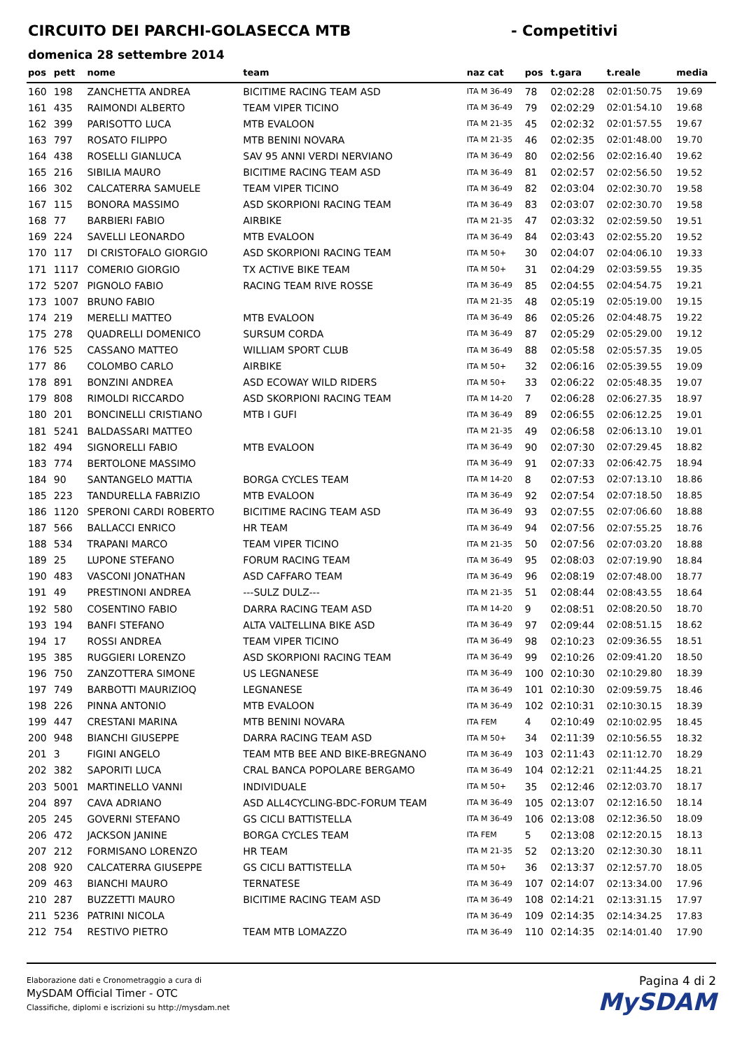CIRCUITO DEI PARCHI-GOLASECCA MTB - Competitivi
domenica 28 settembre 2014
| pos | pett | nome | team | naz cat | pos | t.gara | t.reale | media |
| --- | --- | --- | --- | --- | --- | --- | --- | --- |
| 160 | 198 | ZANCHETTA ANDREA | BICITIME RACING TEAM ASD | ITA M 36-49 | 78 | 02:02:28 | 02:01:50.75 | 19.69 |
| 161 | 435 | RAIMONDI ALBERTO | TEAM VIPER TICINO | ITA M 36-49 | 79 | 02:02:29 | 02:01:54.10 | 19.68 |
| 162 | 399 | PARISOTTO LUCA | MTB EVALOON | ITA M 21-35 | 45 | 02:02:32 | 02:01:57.55 | 19.67 |
| 163 | 797 | ROSATO FILIPPO | MTB BENINI NOVARA | ITA M 21-35 | 46 | 02:02:35 | 02:01:48.00 | 19.70 |
| 164 | 438 | ROSELLI GIANLUCA | SAV 95 ANNI VERDI NERVIANO | ITA M 36-49 | 80 | 02:02:56 | 02:02:16.40 | 19.62 |
| 165 | 216 | SIBILIA MAURO | BICITIME RACING TEAM ASD | ITA M 36-49 | 81 | 02:02:57 | 02:02:56.50 | 19.52 |
| 166 | 302 | CALCATERRA SAMUELE | TEAM VIPER TICINO | ITA M 36-49 | 82 | 02:03:04 | 02:02:30.70 | 19.58 |
| 167 | 115 | BONORA MASSIMO | ASD SKORPIONI RACING TEAM | ITA M 36-49 | 83 | 02:03:07 | 02:02:30.70 | 19.58 |
| 168 | 77 | BARBIERI FABIO | AIRBIKE | ITA M 21-35 | 47 | 02:03:32 | 02:02:59.50 | 19.51 |
| 169 | 224 | SAVELLI LEONARDO | MTB EVALOON | ITA M 36-49 | 84 | 02:03:43 | 02:02:55.20 | 19.52 |
| 170 | 117 | DI CRISTOFALO GIORGIO | ASD SKORPIONI RACING TEAM | ITA M 50+ | 30 | 02:04:07 | 02:04:06.10 | 19.33 |
| 171 | 1117 | COMERIO GIORGIO | TX ACTIVE BIKE TEAM | ITA M 50+ | 31 | 02:04:29 | 02:03:59.55 | 19.35 |
| 172 | 5207 | PIGNOLO FABIO | RACING TEAM RIVE ROSSE | ITA M 36-49 | 85 | 02:04:55 | 02:04:54.75 | 19.21 |
| 173 | 1007 | BRUNO FABIO | | ITA M 21-35 | 48 | 02:05:19 | 02:05:19.00 | 19.15 |
| 174 | 219 | MERELLI MATTEO | MTB EVALOON | ITA M 36-49 | 86 | 02:05:26 | 02:04:48.75 | 19.22 |
| 175 | 278 | QUADRELLI DOMENICO | SURSUM CORDA | ITA M 36-49 | 87 | 02:05:29 | 02:05:29.00 | 19.12 |
| 176 | 525 | CASSANO MATTEO | WILLIAM SPORT CLUB | ITA M 36-49 | 88 | 02:05:58 | 02:05:57.35 | 19.05 |
| 177 | 86 | COLOMBO CARLO | AIRBIKE | ITA M 50+ | 32 | 02:06:16 | 02:05:39.55 | 19.09 |
| 178 | 891 | BONZINI ANDREA | ASD ECOWAY WILD RIDERS | ITA M 50+ | 33 | 02:06:22 | 02:05:48.35 | 19.07 |
| 179 | 808 | RIMOLDI RICCARDO | ASD SKORPIONI RACING TEAM | ITA M 14-20 | 7 | 02:06:28 | 02:06:27.35 | 18.97 |
| 180 | 201 | BONCINELLI CRISTIANO | MTB I GUFI | ITA M 36-49 | 89 | 02:06:55 | 02:06:12.25 | 19.01 |
| 181 | 5241 | BALDASSARI MATTEO | | ITA M 21-35 | 49 | 02:06:58 | 02:06:13.10 | 19.01 |
| 182 | 494 | SIGNORELLI FABIO | MTB EVALOON | ITA M 36-49 | 90 | 02:07:30 | 02:07:29.45 | 18.82 |
| 183 | 774 | BERTOLONE MASSIMO | | ITA M 36-49 | 91 | 02:07:33 | 02:06:42.75 | 18.94 |
| 184 | 90 | SANTANGELO MATTIA | BORGA CYCLES TEAM | ITA M 14-20 | 8 | 02:07:53 | 02:07:13.10 | 18.86 |
| 185 | 223 | TANDURELLA FABRIZIO | MTB EVALOON | ITA M 36-49 | 92 | 02:07:54 | 02:07:18.50 | 18.85 |
| 186 | 1120 | SPERONI CARDI ROBERTO | BICITIME RACING TEAM ASD | ITA M 36-49 | 93 | 02:07:55 | 02:07:06.60 | 18.88 |
| 187 | 566 | BALLACCI ENRICO | HR TEAM | ITA M 36-49 | 94 | 02:07:56 | 02:07:55.25 | 18.76 |
| 188 | 534 | TRAPANI MARCO | TEAM VIPER TICINO | ITA M 21-35 | 50 | 02:07:56 | 02:07:03.20 | 18.88 |
| 189 | 25 | LUPONE STEFANO | FORUM RACING TEAM | ITA M 36-49 | 95 | 02:08:03 | 02:07:19.90 | 18.84 |
| 190 | 483 | VASCONI JONATHAN | ASD CAFFARO TEAM | ITA M 36-49 | 96 | 02:08:19 | 02:07:48.00 | 18.77 |
| 191 | 49 | PRESTINONI ANDREA | ---SULZ DULZ--- | ITA M 21-35 | 51 | 02:08:44 | 02:08:43.55 | 18.64 |
| 192 | 580 | COSENTINO FABIO | DARRA RACING TEAM ASD | ITA M 14-20 | 9 | 02:08:51 | 02:08:20.50 | 18.70 |
| 193 | 194 | BANFI STEFANO | ALTA VALTELLINA BIKE ASD | ITA M 36-49 | 97 | 02:09:44 | 02:08:51.15 | 18.62 |
| 194 | 17 | ROSSI ANDREA | TEAM VIPER TICINO | ITA M 36-49 | 98 | 02:10:23 | 02:09:36.55 | 18.51 |
| 195 | 385 | RUGGIERI LORENZO | ASD SKORPIONI RACING TEAM | ITA M 36-49 | 99 | 02:10:26 | 02:09:41.20 | 18.50 |
| 196 | 750 | ZANZOTTERA SIMONE | US LEGNANESE | ITA M 36-49 | 100 | 02:10:30 | 02:10:29.80 | 18.39 |
| 197 | 749 | BARBOTTI MAURIZIOQ | LEGNANESE | ITA M 36-49 | 101 | 02:10:30 | 02:09:59.75 | 18.46 |
| 198 | 226 | PINNA ANTONIO | MTB EVALOON | ITA M 36-49 | 102 | 02:10:31 | 02:10:30.15 | 18.39 |
| 199 | 447 | CRESTANI MARINA | MTB BENINI NOVARA | ITA FEM | 4 | 02:10:49 | 02:10:02.95 | 18.45 |
| 200 | 948 | BIANCHI GIUSEPPE | DARRA RACING TEAM ASD | ITA M 50+ | 34 | 02:11:39 | 02:10:56.55 | 18.32 |
| 201 | 3 | FIGINI ANGELO | TEAM MTB BEE AND BIKE-BREGNANO | ITA M 36-49 | 103 | 02:11:43 | 02:11:12.70 | 18.29 |
| 202 | 382 | SAPORITI LUCA | CRAL BANCA POPOLARE BERGAMO | ITA M 36-49 | 104 | 02:12:21 | 02:11:44.25 | 18.21 |
| 203 | 5001 | MARTINELLO VANNI | INDIVIDUALE | ITA M 50+ | 35 | 02:12:46 | 02:12:03.70 | 18.17 |
| 204 | 897 | CAVA ADRIANO | ASD ALL4CYCLING-BDC-FORUM TEAM | ITA M 36-49 | 105 | 02:13:07 | 02:12:16.50 | 18.14 |
| 205 | 245 | GOVERNI STEFANO | GS CICLI BATTISTELLA | ITA M 36-49 | 106 | 02:13:08 | 02:12:36.50 | 18.09 |
| 206 | 472 | JACKSON JANINE | BORGA CYCLES TEAM | ITA FEM | 5 | 02:13:08 | 02:12:20.15 | 18.13 |
| 207 | 212 | FORMISANO LORENZO | HR TEAM | ITA M 21-35 | 52 | 02:13:20 | 02:12:30.30 | 18.11 |
| 208 | 920 | CALCATERRA GIUSEPPE | GS CICLI BATTISTELLA | ITA M 50+ | 36 | 02:13:37 | 02:12:57.70 | 18.05 |
| 209 | 463 | BIANCHI MAURO | TERNATESE | ITA M 36-49 | 107 | 02:14:07 | 02:13:34.00 | 17.96 |
| 210 | 287 | BUZZETTI MAURO | BICITIME RACING TEAM ASD | ITA M 36-49 | 108 | 02:14:21 | 02:13:31.15 | 17.97 |
| 211 | 5236 | PATRINI NICOLA | | ITA M 36-49 | 109 | 02:14:35 | 02:14:34.25 | 17.83 |
| 212 | 754 | RESTIVO PIETRO | TEAM MTB LOMAZZO | ITA M 36-49 | 110 | 02:14:35 | 02:14:01.40 | 17.90 |
Elaborazione dati e Cronometraggio a cura di
MySDAM Official Timer - OTC
Classifiche, diplomi e iscrizioni su http://mysdam.net
Pagina 4 di 2
MySDAM